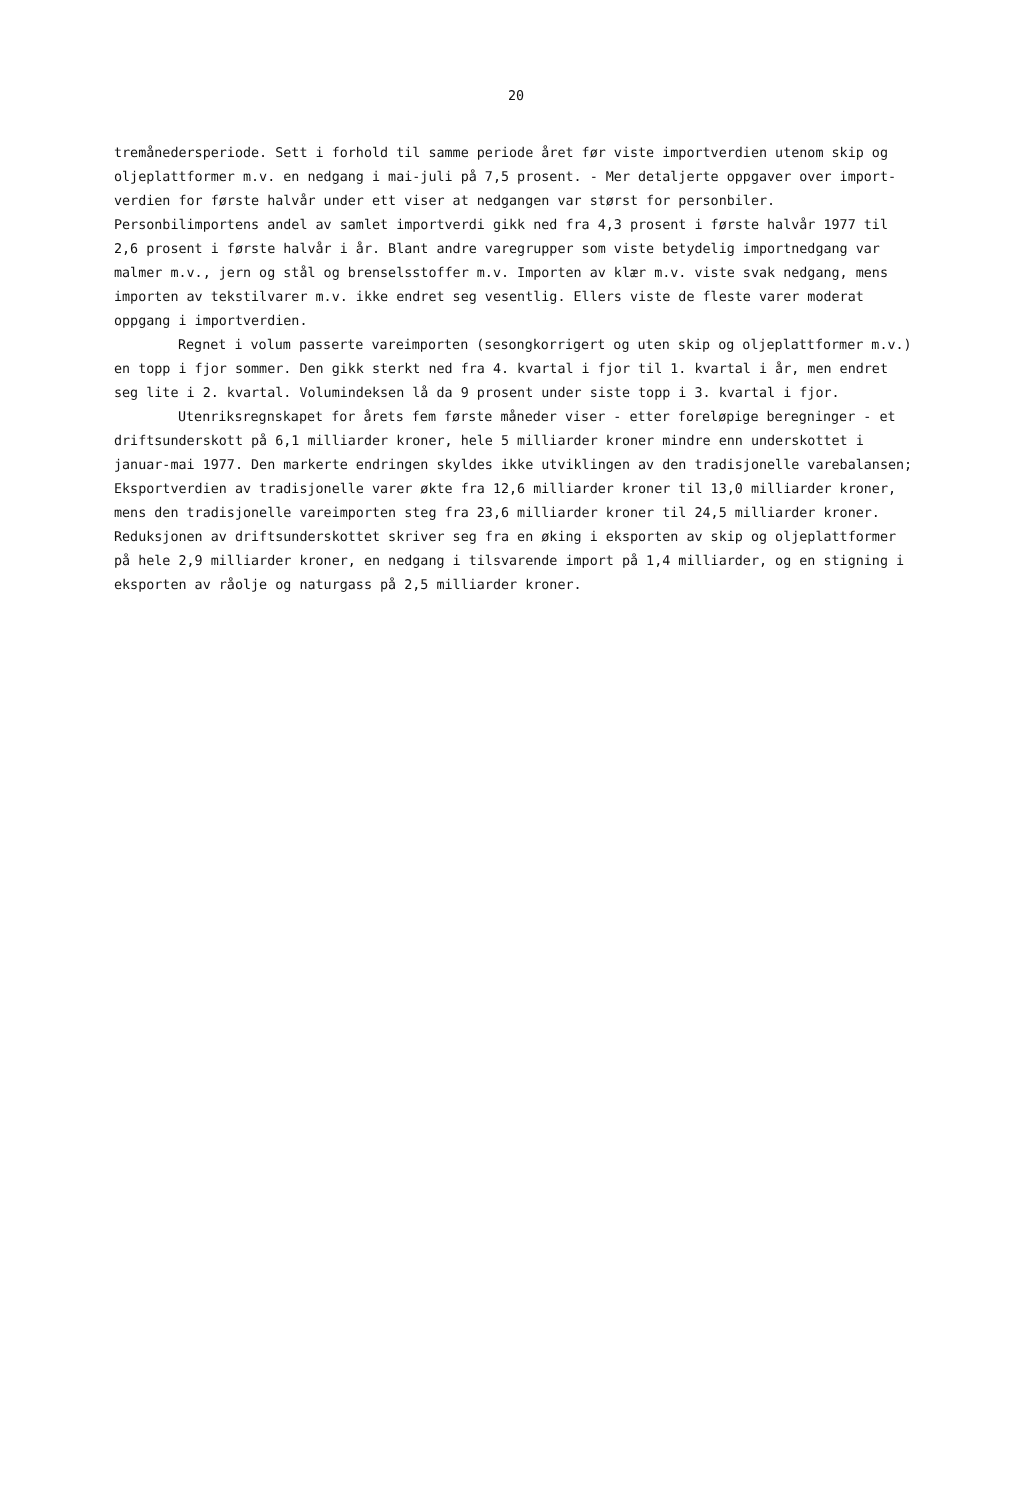20
tremånedersperiode. Sett i forhold til samme periode året før viste importverdien utenom skip og oljeplattformer m.v. en nedgang i mai-juli på 7,5 prosent. - Mer detaljerte oppgaver over import-verdien for første halvår under ett viser at nedgangen var størst for personbiler. Personbilimportens andel av samlet importverdi gikk ned fra 4,3 prosent i første halvår 1977 til 2,6 prosent i første halvår i år. Blant andre varegrupper som viste betydelig importnedgang var malmer m.v., jern og stål og brenselsstoffer m.v. Importen av klær m.v. viste svak nedgang, mens importen av tekstilvarer m.v. ikke endret seg vesentlig. Ellers viste de fleste varer moderat oppgang i importverdien.
Regnet i volum passerte vareimporten (sesongkorrigert og uten skip og oljeplattformer m.v.) en topp i fjor sommer. Den gikk sterkt ned fra 4. kvartal i fjor til 1. kvartal i år, men endret seg lite i 2. kvartal. Volumindeksen lå da 9 prosent under siste topp i 3. kvartal i fjor.
Utenriksregnskapet for årets fem første måneder viser - etter foreløpige beregninger - et driftsunderskott på 6,1 milliarder kroner, hele 5 milliarder kroner mindre enn underskottet i januar-mai 1977. Den markerte endringen skyldes ikke utviklingen av den tradisjonelle varebalansen; Eksportverdien av tradisjonelle varer økte fra 12,6 milliarder kroner til 13,0 milliarder kroner, mens den tradisjonelle vareimporten steg fra 23,6 milliarder kroner til 24,5 milliarder kroner. Reduksjonen av driftsunderskottet skriver seg fra en øking i eksporten av skip og oljeplattformer på hele 2,9 milliarder kroner, en nedgang i tilsvarende import på 1,4 milliarder, og en stigning i eksporten av råolje og naturgass på 2,5 milliarder kroner.